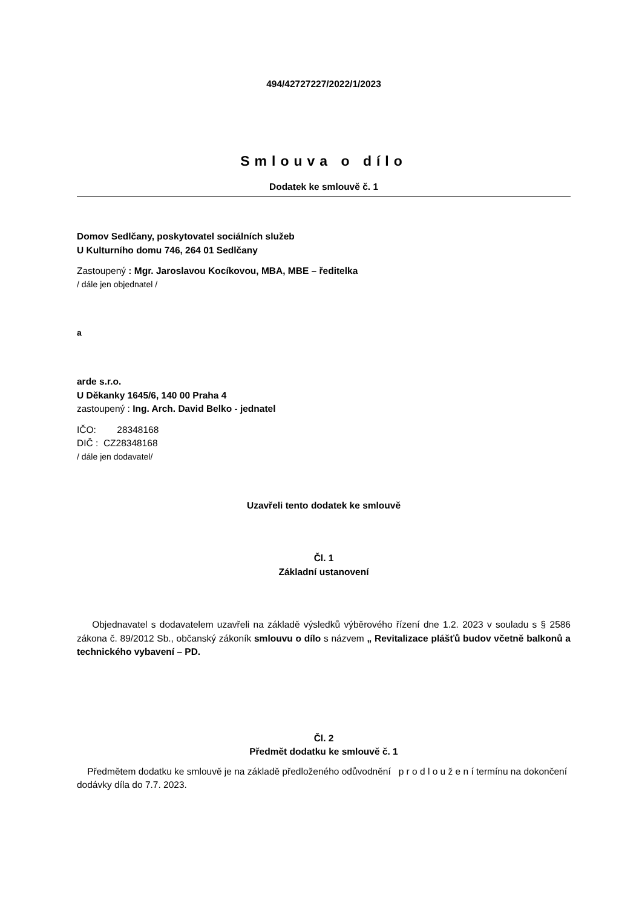494/42727227/2022/1/2023
Smlouva o dílo
Dodatek ke smlouvě č. 1
Domov Sedlčany, poskytovatel sociálních služeb
U Kulturního domu 746, 264 01 Sedlčany
Zastoupený : Mgr. Jaroslavou Kocíkovou, MBA, MBE – ředitelka
/ dále jen objednatel /
a
arde s.r.o.
U Děkanky 1645/6, 140 00 Praha 4
zastoupený : Ing. Arch. David Belko - jednatel
IČO: 28348168
DIČ : CZ28348168
/ dále jen dodavatel/
Uzavřeli tento dodatek ke smlouvě
Čl. 1
Základní ustanovení
Objednavatel s dodavatelem uzavřeli na základě výsledků výběrového řízení dne 1.2. 2023 v souladu s § 2586 zákona č. 89/2012 Sb., občanský zákoník smlouvu o dílo s názvem „ Revitalizace plášťů budov včetně balkonů a technického vybavení – PD.
Čl. 2
Předmět dodatku ke smlouvě č. 1
Předmětem dodatku ke smlouvě je na základě předloženého odůvodnění p r o d l o u ž e n í termínu na dokončení dodávky díla do 7.7. 2023.